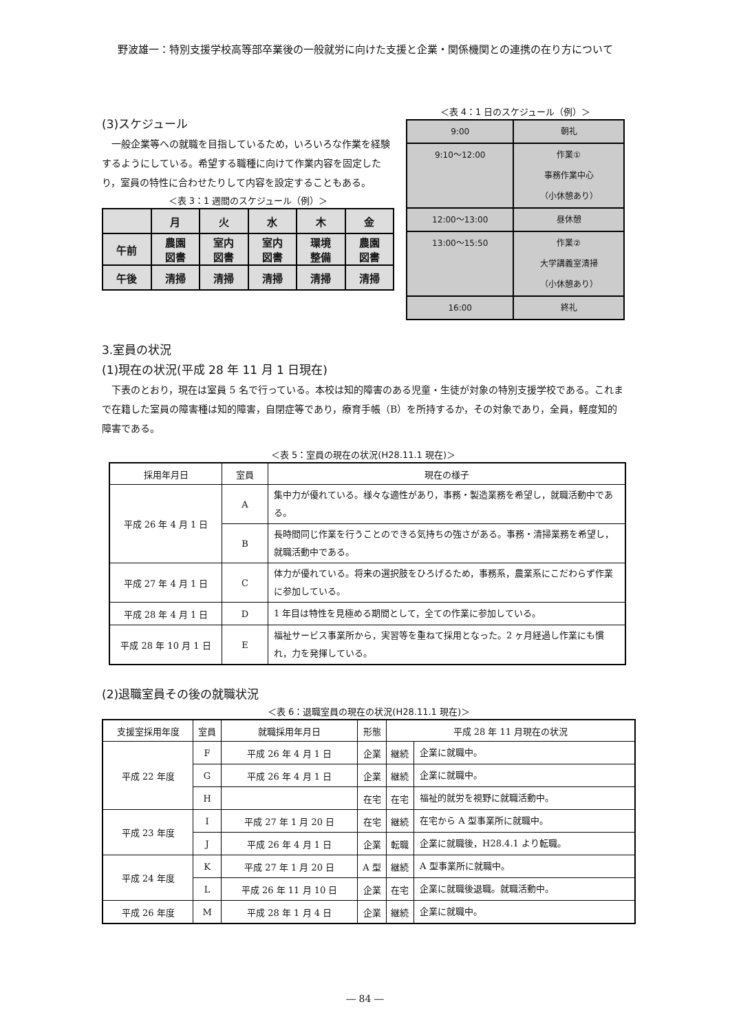野波雄一：特別支援学校高等部卒業後の一般就労に向けた支援と企業・関係機関との連携の在り方について
(3)スケジュール
　一般企業等への就職を目指しているため，いろいろな作業を経験するようにしている。希望する職種に向けて作業内容を固定したり，室員の特性に合わせたりして内容を設定することもある。
＜表 3：1 週間のスケジュール（例）＞
| | 月 | 火 | 水 | 木 | 金 |
| --- | --- | --- | --- | --- | --- |
| 午前 | 農園 図書 | 室内 図書 | 室内 図書 | 環境 整備 | 農園 図書 |
| 午後 | 清掃 | 清掃 | 清掃 | 清掃 | 清掃 |
＜表 4：1 日のスケジュール（例）＞
| 9:00 | 朝礼 |
| 9:10～12:00 | 作業① 事務作業中心 （小休憩あり） |
| 12:00～13:00 | 昼休憩 |
| 13:00～15:50 | 作業② 大学講義室清掃 （小休憩あり） |
| 16:00 | 終礼 |
3.室員の状況
(1)現在の状況(平成 28 年 11 月 1 日現在)
　下表のとおり，現在は室員 5 名で行っている。本校は知的障害のある児童・生徒が対象の特別支援学校である。これまで在籍した室員の障害種は知的障害，自閉症等であり，療育手帳（B）を所持するか，その対象であり，全員，軽度知的障害である。
＜表 5：室員の現在の状況(H28.11.1 現在)＞
| 採用年月日 | 室員 | 現在の様子 |
| --- | --- | --- |
| 平成 26 年 4 月 1 日 | A | 集中力が優れている。様々な適性があり，事務・製造業務を希望し，就職活動中である。 |
| | B | 長時間同じ作業を行うことのできる気持ちの強さがある。事務・清掃業務を希望し，就職活動中である。 |
| 平成 27 年 4 月 1 日 | C | 体力が優れている。将来の選択肢をひろげるため，事務系，農業系にこだわらず作業に参加している。 |
| 平成 28 年 4 月 1 日 | D | 1 年目は特性を見極める期間として，全ての作業に参加している。 |
| 平成 28 年 10 月 1 日 | E | 福祉サービス事業所から，実習等を重ねて採用となった。2 ヶ月経過し作業にも慣れ，力を発揮している。 |
(2)退職室員その後の就職状況
＜表 6：退職室員の現在の状況(H28.11.1 現在)＞
| 支援室採用年度 | 室員 | 就職採用年月日 | 形態 | 平成 28 年 11 月現在の状況 | |
| --- | --- | --- | --- | --- | --- |
| 平成 22 年度 | F | 平成 26 年 4 月 1 日 | 企業 | 継続 | 企業に就職中。 |
| | G | 平成 26 年 4 月 1 日 | 企業 | 継続 | 企業に就職中。 |
| | H | | 在宅 | 在宅 | 福祉的就労を視野に就職活動中。 |
| 平成 23 年度 | I | 平成 27 年 1 月 20 日 | 在宅 | 継続 | 在宅から A 型事業所に就職中。 |
| | J | 平成 26 年 4 月 1 日 | 企業 | 転職 | 企業に就職後，H28.4.1 より転職。 |
| 平成 24 年度 | K | 平成 27 年 1 月 20 日 | A 型 | 継続 | A 型事業所に就職中。 |
| | L | 平成 26 年 11 月 10 日 | 企業 | 在宅 | 企業に就職後退職。就職活動中。 |
| 平成 26 年度 | M | 平成 28 年 1 月 4 日 | 企業 | 継続 | 企業に就職中。 |
― 84 ―